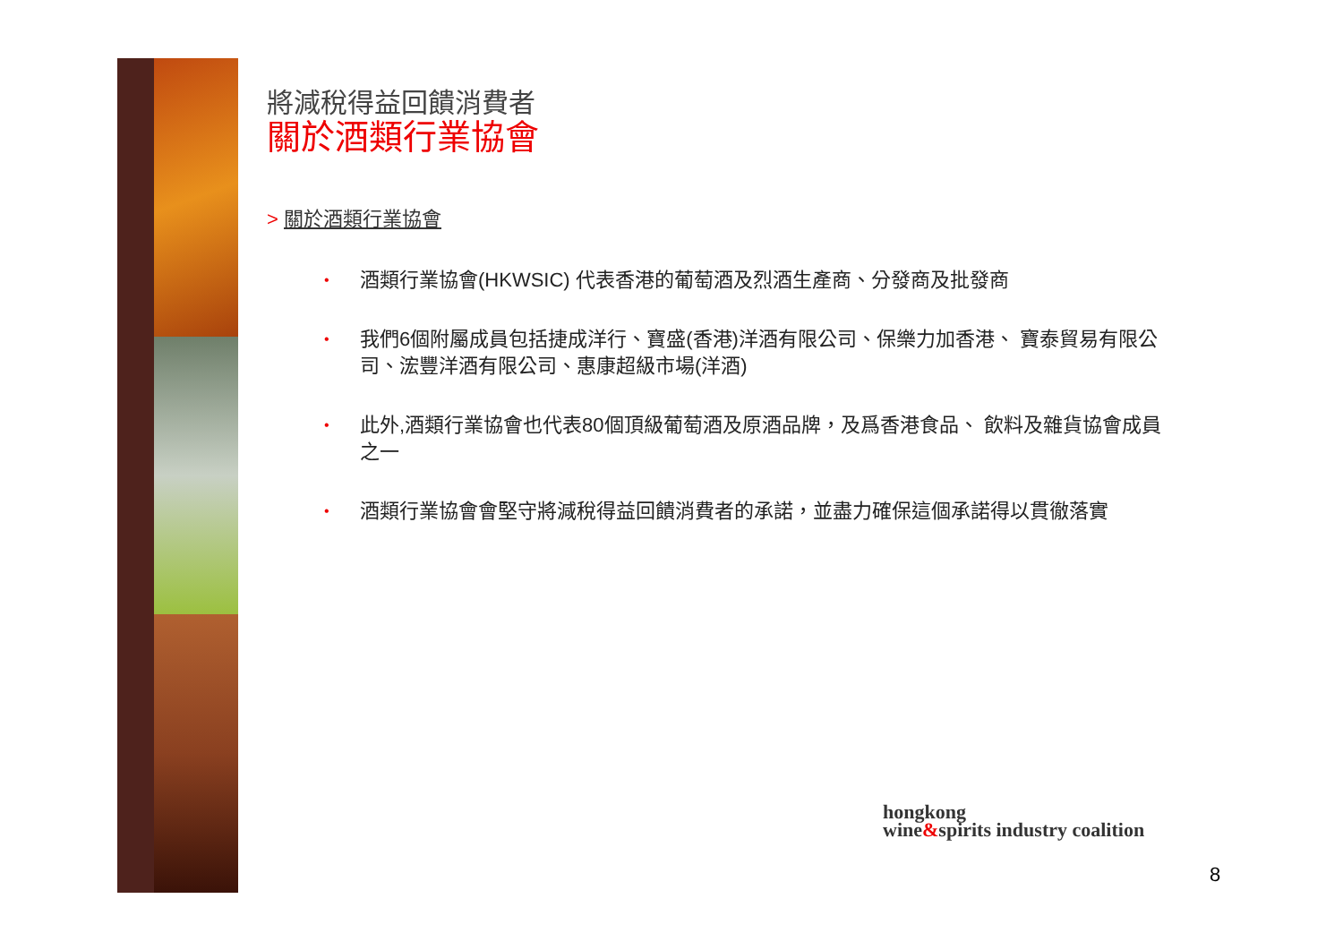將減稅得益回饋消費者
關於酒類行業協會
> 關於酒類行業協會
•
酒類行業協會(HKWSIC) 代表香港的葡萄酒及烈酒生產商、分發商及批發商
•
我們6個附屬成員包括捷成洋行、寶盛(香港)洋酒有限公司、保樂力加香港、 寶泰貿易有限公司、浤豐洋酒有限公司、惠康超級市場(洋酒)
•
此外,酒類行業協會也代表80個頂級葡萄酒及原酒品牌，及爲香港食品、 飲料及雜貨協會成員之一
•
酒類行業協會會堅守將減稅得益回饋消費者的承諾，並盡力確保這個承諾得以貫徹落實
hongkong
wine&spirits industry coalition
8